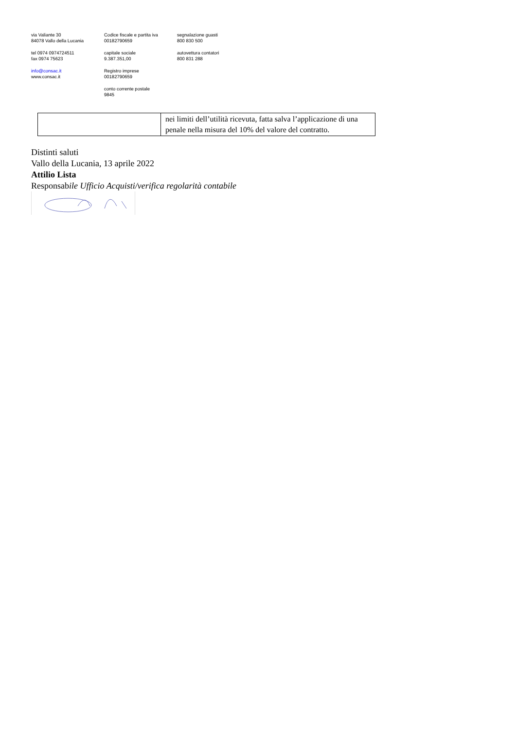via Valiante 30
84078 Vallo della Lucania
tel 0974 0974724511
fax 0974 75623
info@consac.it
www.consac.it
Codice fiscale e partita iva
00182790659
capitale sociale
9.387.351,00
Registro imprese
00182790659
conto corrente postale
9845
segnalazione guasti
800 830 500
autovettura contatori
800 831 288
| | nei limiti dell’utilità ricevuta, fatta salva l’applicazione di una penale nella misura del 10% del valore del contratto. |
Distinti saluti
Vallo della Lucania, 13 aprile 2022
Attilio Lista
Responsabile Ufficio Acquisti/verifica regolarità contabile